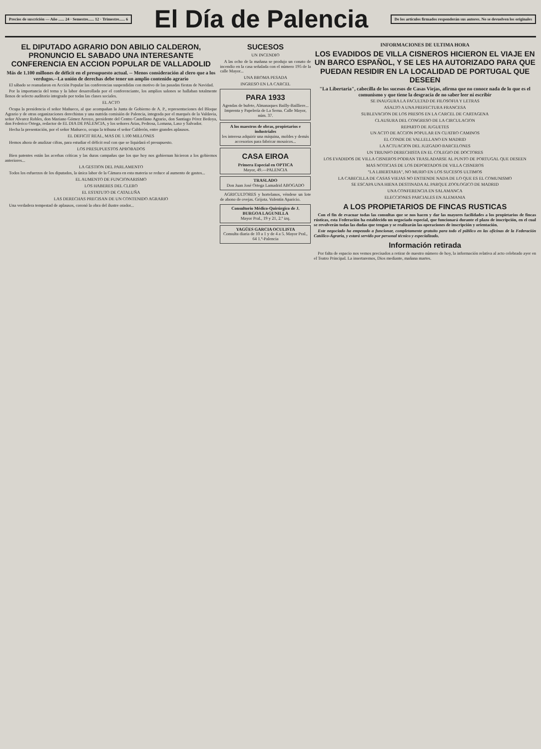Precios de suscrición — Año ...... 24 · Semestre...... 12 · Trimestre...... 6
El Día de Palencia
De los artículos firmados responderán sus autores. No se devuelven los originales
EL DIPUTADO AGRARIO DON ABILIO CALDERON, PRONUNCIO EL SABADO UNA INTERESANTE CONFERENCIA EN ACCION POPULAR DE VALLADOLID
Más de 1.100 millones de déficit en el presupuesto actual. -- Menos consideración al clero que a los verdugos.--La unión de derechas debe tener un amplio contenido agrario
El sábado se reanudaron en Acción Popular las conferencias suspendidas con motivo de las pasadas fiestas de Navidad.
Por la importancia del tema y la labor desarrollada por el conferenciante, los amplios salones se hallaban totalmente llenos de selecto auditorio integrado por todas las clases sociales.
EL ACTO
Ocupa la presidencia el señor Mañueco, al que acompañan la Junta de Gobierno de A. P., representaciones del Bloque Agrario y de otras organizaciones derechistas y una nutrida comisión de Palencia, integrada por el marqués de la Valdavia, señor Alvarez Robles, don Mariano Gómez Arroyo, presidente del Centro Castellano Agrario, don Santiago Pérez Bedoya, don Federico Ortega, redactor de EL DIA DE PALENCIA, y los señores Arias, Pedrosa, Lomana, Laso y Salvador.
Hecha la presentación, por el señor Mañueco, ocupa la tribuna el señor Calderón, entre grandes aplausos.
EL DEFICIT REAL, MAS DE 1.100 MILLONES
Hemos ahora de analizar cifras, para estudiar el déficit real con que se liquidará el presupuesto.
LOS PRESUPUESTOS APROBADOS
Bien patentes están las acerbas críticas y las duras campañas que los que hoy nos gobiernan hicieron a los gobiernos anteriores...
LA GESTION DEL PARLAMENTO
Todos los esfuerzos de los diputados, la única labor de la Cámara en esta materia se reduce al aumento de gastos...
EL AUMENTO DE FUNCIONARISMO
LOS HABERES DEL CLERO
EL ESTATUTO DE CATALUÑA
LAS DERECHAS PRECISAN DE UN CONTENIDO AGRARIO
Una verdadera tempestad de aplausos, coronó la obra del ilustre orador...
SUCESOS
UN INCENDIO
A las ocho de la mañana se produjo un conato de incendio en la casa señalada con el número 195 de la calle Mayor...
UNA BROMA PESADA
INGRESO EN LA CARCEL
PARA 1933
Agendas de bufete, Almanaques Bailly-Bailliere... Imprenta y Papelería de La Serna. Calle Mayor, núm. 37.
A los maestros de obras, propietarios e industriales
les interesa adquirir una máquina, moldes y demás accesorios para fabricar mosaicos...
CASA EIROA
Primera Especial en OPTICA
Mayor, 49.—PALENCIA
TRASLADO
Don Juan José Ortega Lamadrid ABOGADO
AGRICULTORES y hortelanos, véndese un lote de abono de ovejas. Grijota. Valentín Aparicio.
Consultorio Médico-Quirúrgico de J. BURGOA LAGUNILLA
Mayor Pral., 19 y 21, 2.º izq.
YAGÜES GARCIA OCULISTA
Consulta diaria de 10 a 1 y de 4 a 5. Mayor Pral., 64 1.º-Palencia
INFORMACIONES DE ULTIMA HORA
LOS EVADIDOS DE VILLA CISNEROS HICIERON EL VIAJE EN UN BARCO ESPAÑOL, Y SE LES HA AUTORIZADO PARA QUE PUEDAN RESIDIR EN LA LOCALIDAD DE PORTUGAL QUE DESEEN
"La Libertaria", cabecilla de los sucesos de Casas Viejas, afirma que no conoce nada de lo que es el comunismo y que tiene la desgracia de no saber leer ni escribir
SE INAUGURA LA FACULTAD DE FILOSOFIA Y LETRAS
ASALTO A UNA PREFECTURA FRANCESA
SUBLEVACION DE LOS PRESOS EN LA CARCEL DE CARTAGENA
CLAUSURA DEL CONGRESO DE LA CIRCULACION
REPARTO DE JUGUETES
UN ACTO DE ACCION POPULAR EN CUATRO CAMINOS
EL CONDE DE VALLELLANO EN MADRID
LA ACTUACION DEL JUZGADO BARCELONES
UN TRIUNFO DERECHISTA EN EL COLEGIO DE DOCTORES
LOS EVADIDOS DE VILLA CISNEROS PODRAN TRASLADARSE AL PUNTO DE PORTUGAL QUE DESEEN
MAS NOTICIAS DE LOS DEPORTADOS DE VILLA CISNEROS
"LA LIBERTARIA", NO MURIO EN LOS SUCESOS ULTIMOS
LA CABECILLA DE CASAS VIEJAS NO ENTIENDE NADA DE LO QUE ES EL COMUNISMO
SE ESCAPA UNA HIENA DESTINADA AL PARQUE ZOOLOGICO DE MADRID
UNA CONFERENCIA EN SALAMANCA
ELECCIONES PARCIALES EN ALEMANIA
A LOS PROPIETARIOS DE FINCAS RUSTICAS
Con el fin de evacuar todas las consultas que se nos hacen y dar las mayores facilidades a los propietarios de fincas rústicas, esta Federación ha establecido un negociado especial, que funcionará durante el plazo de inscripción, en el cual se revolverán todas las dudas que tengan y se realizarán las operaciones de inscripción y orientación.
Este negociado ha empezado a funcionar, completamente gratuito para todo el público en las oficinas de la Federación Católico-Agraria, y estará servido por personal técnico y especializado.
Información retirada
Por falta de espacio nos vemos precisados a retirar de nuestro número de hoy, la información relativa al acto celebrado ayer en el Teatro Principal. La insertaremos, Dios mediante, mañana martes.